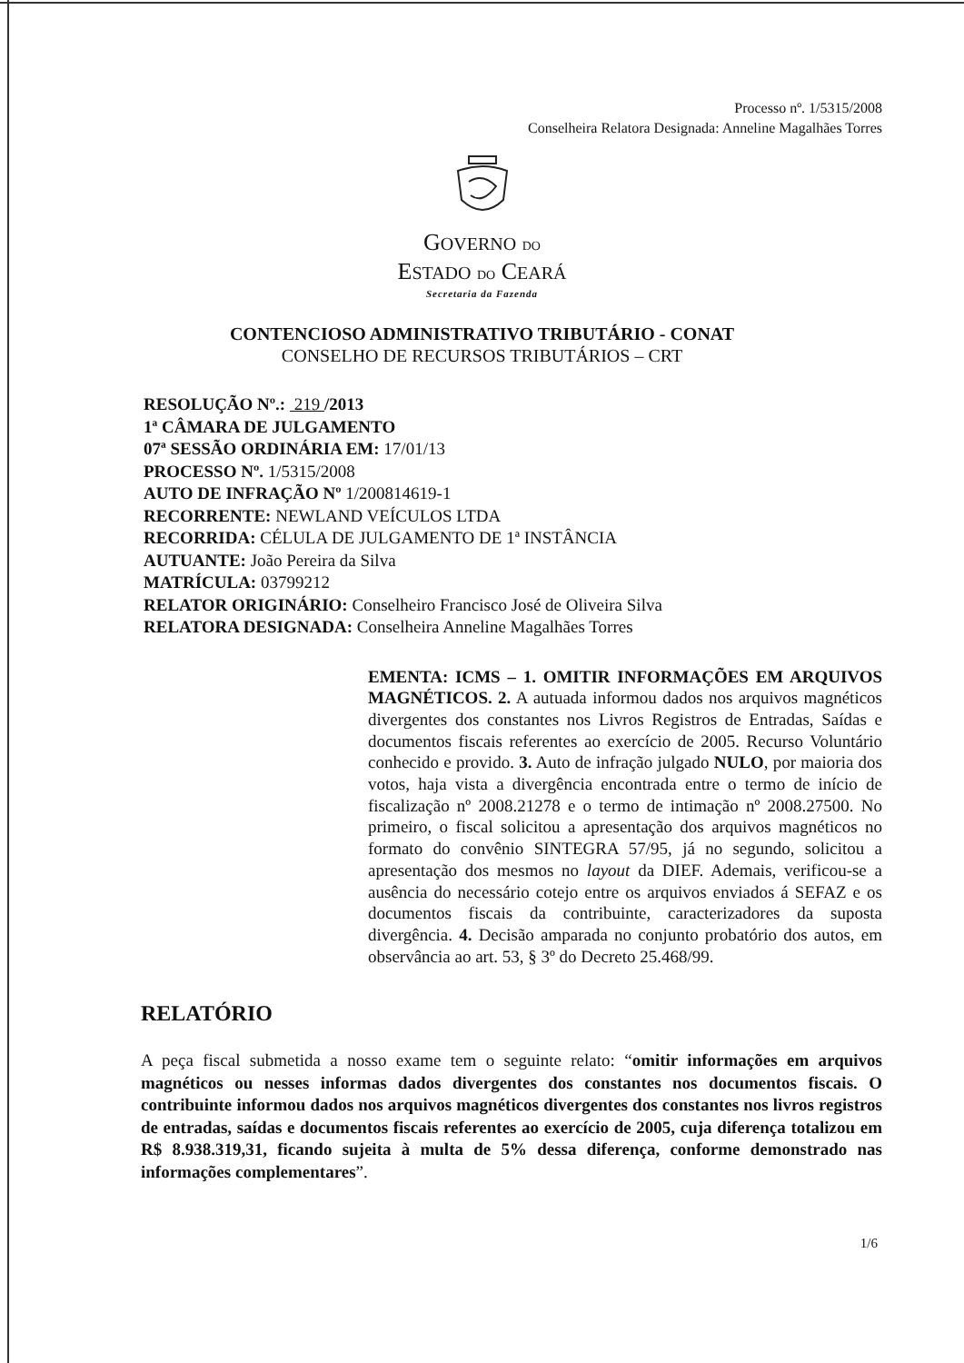Processo nº. 1/5315/2008
Conselheira Relatora Designada: Anneline Magalhães Torres
GOVERNO DO
ESTADO DO CEARÁ
Secretaria da Fazenda
CONTENCIOSO ADMINISTRATIVO TRIBUTÁRIO - CONAT
CONSELHO DE RECURSOS TRIBUTÁRIOS – CRT
RESOLUÇÃO Nº.: 219 /2013
1ª CÂMARA DE JULGAMENTO
07ª SESSÃO ORDINÁRIA EM: 17/01/13
PROCESSO Nº. 1/5315/2008
AUTO DE INFRAÇÃO Nº 1/200814619-1
RECORRENTE: NEWLAND VEÍCULOS LTDA
RECORRIDA: CÉLULA DE JULGAMENTO DE 1ª INSTÂNCIA
AUTUANTE: João Pereira da Silva
MATRÍCULA: 03799212
RELATOR ORIGINÁRIO: Conselheiro Francisco José de Oliveira Silva
RELATORA DESIGNADA: Conselheira Anneline Magalhães Torres
EMENTA: ICMS – 1. OMITIR INFORMAÇÕES EM ARQUIVOS MAGNÉTICOS. 2. A autuada informou dados nos arquivos magnéticos divergentes dos constantes nos Livros Registros de Entradas, Saídas e documentos fiscais referentes ao exercício de 2005. Recurso Voluntário conhecido e provido. 3. Auto de infração julgado NULO, por maioria dos votos, haja vista a divergência encontrada entre o termo de início de fiscalização nº 2008.21278 e o termo de intimação nº 2008.27500. No primeiro, o fiscal solicitou a apresentação dos arquivos magnéticos no formato do convênio SINTEGRA 57/95, já no segundo, solicitou a apresentação dos mesmos no layout da DIEF. Ademais, verificou-se a ausência do necessário cotejo entre os arquivos enviados á SEFAZ e os documentos fiscais da contribuinte, caracterizadores da suposta divergência. 4. Decisão amparada no conjunto probatório dos autos, em observância ao art. 53, § 3º do Decreto 25.468/99.
RELATÓRIO
A peça fiscal submetida a nosso exame tem o seguinte relato: “omitir informações em arquivos magnéticos ou nesses informas dados divergentes dos constantes nos documentos fiscais. O contribuinte informou dados nos arquivos magnéticos divergentes dos constantes nos livros registros de entradas, saídas e documentos fiscais referentes ao exercício de 2005, cuja diferença totalizou em R$ 8.938.319,31, ficando sujeita à multa de 5% dessa diferença, conforme demonstrado nas informações complementares”.
1/6